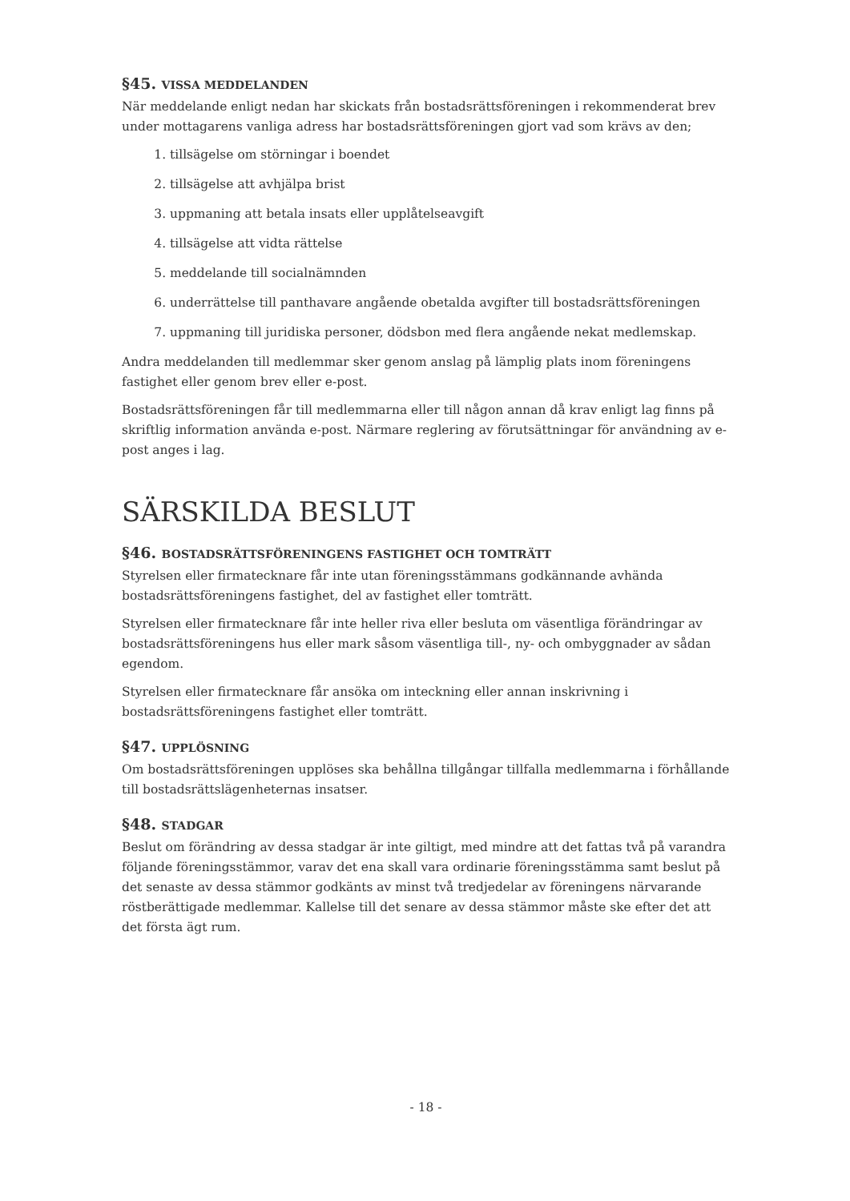§45. VISSA MEDDELANDEN
När meddelande enligt nedan har skickats från bostadsrättsföreningen i rekommenderat brev under mottagarens vanliga adress har bostadsrättsföreningen gjort vad som krävs av den;
1. tillsägelse om störningar i boendet
2. tillsägelse att avhjälpa brist
3. uppmaning att betala insats eller upplåtelseavgift
4. tillsägelse att vidta rättelse
5. meddelande till socialnämnden
6. underrättelse till panthavare angående obetalda avgifter till bostadsrättsföreningen
7. uppmaning till juridiska personer, dödsbon med flera angående nekat medlemskap.
Andra meddelanden till medlemmar sker genom anslag på lämplig plats inom föreningens fastighet eller genom brev eller e-post.
Bostadsrättsföreningen får till medlemmarna eller till någon annan då krav enligt lag finns på skriftlig information använda e-post. Närmare reglering av förutsättningar för användning av e-post anges i lag.
SÄRSKILDA BESLUT
§46. BOSTADSRÄTTSFÖRENINGENS FASTIGHET OCH TOMTRÄTT
Styrelsen eller firmatecknare får inte utan föreningsstämmans godkännande avhända bostadsrättsföreningens fastighet, del av fastighet eller tomträtt.
Styrelsen eller firmatecknare får inte heller riva eller besluta om väsentliga förändringar av bostadsrättsföreningens hus eller mark såsom väsentliga till-, ny- och ombyggnader av sådan egendom.
Styrelsen eller firmatecknare får ansöka om inteckning eller annan inskrivning i bostadsrättsföreningens fastighet eller tomträtt.
§47. UPPLÖSNING
Om bostadsrättsföreningen upplöses ska behållna tillgångar tillfalla medlemmarna i förhållande till bostadsrättslägenheternas insatser.
§48. STADGAR
Beslut om förändring av dessa stadgar är inte giltigt, med mindre att det fattas två på varandra följande föreningsstämmor, varav det ena skall vara ordinarie föreningsstämma samt beslut på det senaste av dessa stämmor godkänts av minst två tredjedelar av föreningens närvarande röstberättigade medlemmar. Kallelse till det senare av dessa stämmor måste ske efter det att det första ägt rum.
- 18 -